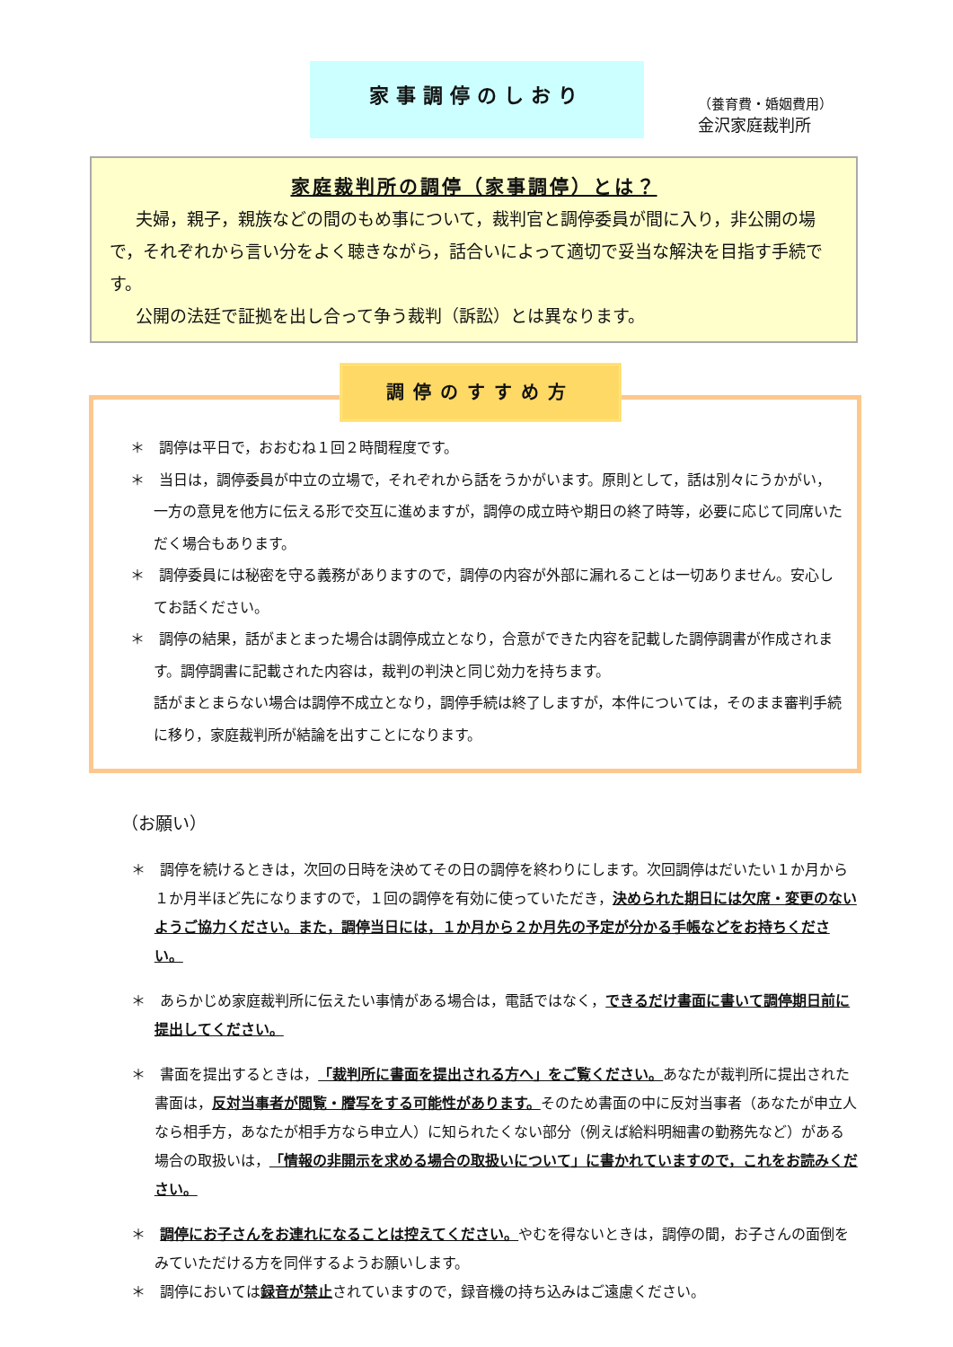家事調停のしおり
（養育費・婚姻費用）
金沢家庭裁判所
家庭裁判所の調停（家事調停）とは？
夫婦，親子，親族などの間のもめ事について，裁判官と調停委員が間に入り，非公開の場で，それぞれから言い分をよく聴きながら，話合いによって適切で妥当な解決を目指す手続です。
公開の法廷で証拠を出し合って争う裁判（訴訟）とは異なります。
調停のすすめ方
＊　調停は平日で，おおむね１回２時間程度です。
＊　当日は，調停委員が中立の立場で，それぞれから話をうかがいます。原則として，話は別々にうかがい，一方の意見を他方に伝える形で交互に進めますが，調停の成立時や期日の終了時等，必要に応じて同席いただく場合もあります。
＊　調停委員には秘密を守る義務がありますので，調停の内容が外部に漏れることは一切ありません。安心してお話ください。
＊　調停の結果，話がまとまった場合は調停成立となり，合意ができた内容を記載した調停調書が作成されます。調停調書に記載された内容は，裁判の判決と同じ効力を持ちます。
話がまとまらない場合は調停不成立となり，調停手続は終了しますが，本件については，そのまま審判手続に移り，家庭裁判所が結論を出すことになります。
（お願い）
＊　調停を続けるときは，次回の日時を決めてその日の調停を終わりにします。次回調停はだいたい１か月から１か月半ほど先になりますので，１回の調停を有効に使っていただき，決められた期日には欠席・変更のないようご協力ください。また，調停当日には，１か月から２か月先の予定が分かる手帳などをお持ちください。
＊　あらかじめ家庭裁判所に伝えたい事情がある場合は，電話ではなく，できるだけ書面に書いて調停期日前に提出してください。
＊　書面を提出するときは，「裁判所に書面を提出される方へ」をご覧ください。あなたが裁判所に提出された書面は，反対当事者が閲覧・謄写をする可能性があります。そのため書面の中に反対当事者（あなたが申立人なら相手方，あなたが相手方なら申立人）に知られたくない部分（例えば給料明細書の勤務先など）がある場合の取扱いは，「情報の非開示を求める場合の取扱いについて」に書かれていますので，これをお読みください。
＊　調停にお子さんをお連れになることは控えてください。やむを得ないときは，調停の間，お子さんの面倒をみていただける方を同伴するようお願いします。
＊　調停においては録音が禁止されていますので，録音機の持ち込みはご遠慮ください。